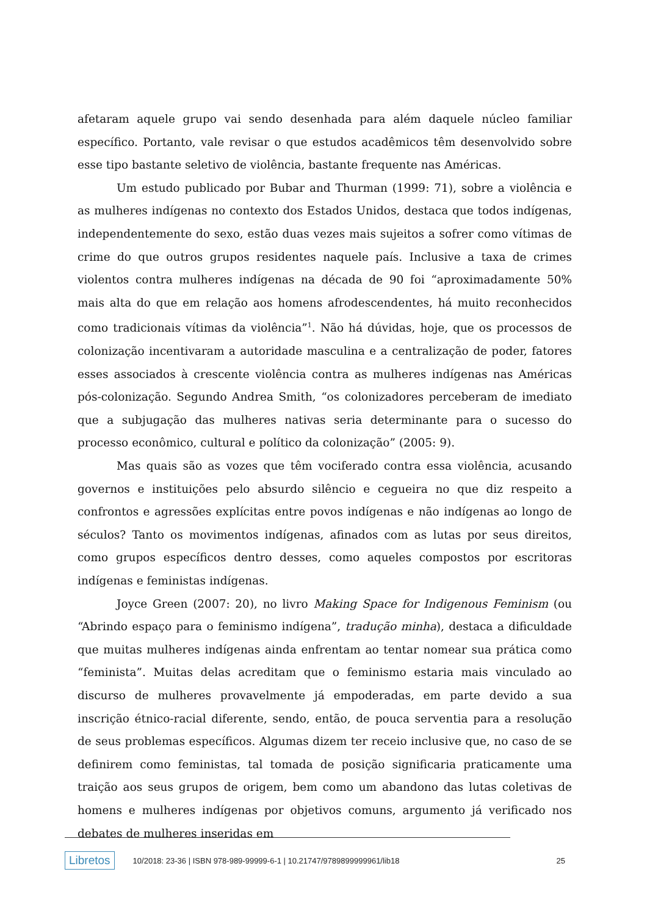afetaram aquele grupo vai sendo desenhada para além daquele núcleo familiar específico. Portanto, vale revisar o que estudos acadêmicos têm desenvolvido sobre esse tipo bastante seletivo de violência, bastante frequente nas Américas.
Um estudo publicado por Bubar and Thurman (1999: 71), sobre a violência e as mulheres indígenas no contexto dos Estados Unidos, destaca que todos indígenas, independentemente do sexo, estão duas vezes mais sujeitos a sofrer como vítimas de crime do que outros grupos residentes naquele país. Inclusive a taxa de crimes violentos contra mulheres indígenas na década de 90 foi “aproximadamente 50% mais alta do que em relação aos homens afrodescendentes, há muito reconhecidos como tradicionais vítimas da violência”<sup>1</sup>. Não há dúvidas, hoje, que os processos de colonização incentivaram a autoridade masculina e a centralização de poder, fatores esses associados à crescente violência contra as mulheres indígenas nas Américas pós-colonização. Segundo Andrea Smith, “os colonizadores perceberam de imediato que a subjugação das mulheres nativas seria determinante para o sucesso do processo econômico, cultural e político da colonização” (2005: 9).
Mas quais são as vozes que têm vociferado contra essa violência, acusando governos e instituições pelo absurdo silêncio e cegueira no que diz respeito a confrontos e agressões explícitas entre povos indígenas e não indígenas ao longo de séculos? Tanto os movimentos indígenas, afinados com as lutas por seus direitos, como grupos específicos dentro desses, como aqueles compostos por escritoras indígenas e feministas indígenas.
Joyce Green (2007: 20), no livro Making Space for Indigenous Feminism (ou “Abrindo espaço para o feminismo indígena”, tradução minha), destaca a dificuldade que muitas mulheres indígenas ainda enfrentam ao tentar nomear sua prática como “feminista”. Muitas delas acreditam que o feminismo estaria mais vinculado ao discurso de mulheres provavelmente já empoderadas, em parte devido a sua inscrição étnico-racial diferente, sendo, então, de pouca serventia para a resolução de seus problemas específicos. Algumas dizem ter receio inclusive que, no caso de se definirem como feministas, tal tomada de posição significaria praticamente uma traição aos seus grupos de origem, bem como um abandono das lutas coletivas de homens e mulheres indígenas por objetivos comuns, argumento já verificado nos debates de mulheres inseridas em
Libretos 10/2018: 23-36 | ISBN 978-989-99999-6-1 | 10.21747/9789899999961/lib18 25